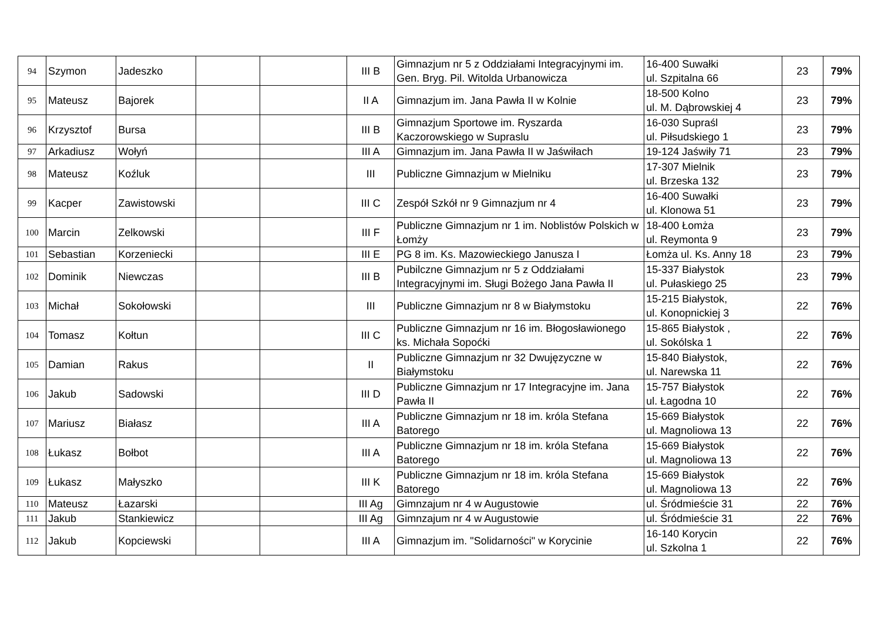| 94 | Szymon | Jadeszko | | | III B | Gimnazjum nr 5 z Oddziałami Integracyjnymi im. Gen. Bryg. Pil. Witolda Urbanowicza | 16-400 Suwałki ul. Szpitalna 66 | 23 | 79% |
| 95 | Mateusz | Bajorek | | | II A | Gimnazjum im. Jana Pawła II w Kolnie | 18-500 Kolno ul. M. Dąbrowskiej 4 | 23 | 79% |
| 96 | Krzysztof | Bursa | | | III B | Gimnazjum Sportowe im. Ryszarda Kaczorowskiego w Supraslu | 16-030 Supraśl ul. Piłsudskiego 1 | 23 | 79% |
| 97 | Arkadiusz | Wołyń | | | III A | Gimnazjum im. Jana Pawła II w Jaświłach | 19-124 Jaświły 71 | 23 | 79% |
| 98 | Mateusz | Koźluk | | | III | Publiczne Gimnazjum w Mielniku | 17-307 Mielnik ul. Brzeska 132 | 23 | 79% |
| 99 | Kacper | Zawistowski | | | III C | Zespół Szkół nr 9 Gimnazjum nr 4 | 16-400 Suwałki ul. Klonowa 51 | 23 | 79% |
| 100 | Marcin | Zelkowski | | | III F | Publiczne Gimnazjum nr 1 im. Noblistów Polskich w Łomży | 18-400 Łomża ul. Reymonta 9 | 23 | 79% |
| 101 | Sebastian | Korzeniecki | | | III E | PG 8 im. Ks. Mazowieckiego Janusza I | Łomża ul. Ks. Anny 18 | 23 | 79% |
| 102 | Dominik | Niewczas | | | III B | Pubilczne Gimnazjum nr 5 z Oddziałami Integracyjnymi im. Sługi Bożego Jana Pawła II | 15-337 Białystok ul. Pułaskiego 25 | 23 | 79% |
| 103 | Michał | Sokołowski | | | III | Publiczne Gimnazjum nr 8 w Białymstoku | 15-215 Białystok, ul. Konopnickiej 3 | 22 | 76% |
| 104 | Tomasz | Kołtun | | | III C | Publiczne Gimnazjum nr 16 im. Błogosławionego ks. Michała Sopoćki | 15-865 Białystok , ul. Sokólska 1 | 22 | 76% |
| 105 | Damian | Rakus | | | II | Publiczne Gimnazjum nr 32 Dwujęzyczne w Białymstoku | 15-840 Białystok, ul. Narewska 11 | 22 | 76% |
| 106 | Jakub | Sadowski | | | III D | Publiczne Gimnazjum nr 17 Integracyjne im. Jana Pawła II | 15-757 Białystok ul. Łagodna 10 | 22 | 76% |
| 107 | Mariusz | Białasz | | | III A | Publiczne Gimnazjum nr 18 im. króla Stefana Batorego | 15-669 Białystok ul. Magnoliowa 13 | 22 | 76% |
| 108 | Łukasz | Bołbot | | | III A | Publiczne Gimnazjum nr 18 im. króla Stefana Batorego | 15-669 Białystok ul. Magnoliowa 13 | 22 | 76% |
| 109 | Łukasz | Małyszko | | | III K | Publiczne Gimnazjum nr 18 im. króla Stefana Batorego | 15-669 Białystok ul. Magnoliowa 13 | 22 | 76% |
| 110 | Mateusz | Łazarski | | | III Ag | Gimnzajum nr 4 w Augustowie | ul. Śródmieście 31 | 22 | 76% |
| 111 | Jakub | Stankiewicz | | | III Ag | Gimnzajum nr 4 w Augustowie | ul. Śródmieście 31 | 22 | 76% |
| 112 | Jakub | Kopciewski | | | III A | Gimnazjum im. "Solidarności" w Korycinie | 16-140 Korycin ul. Szkolna 1 | 22 | 76% |